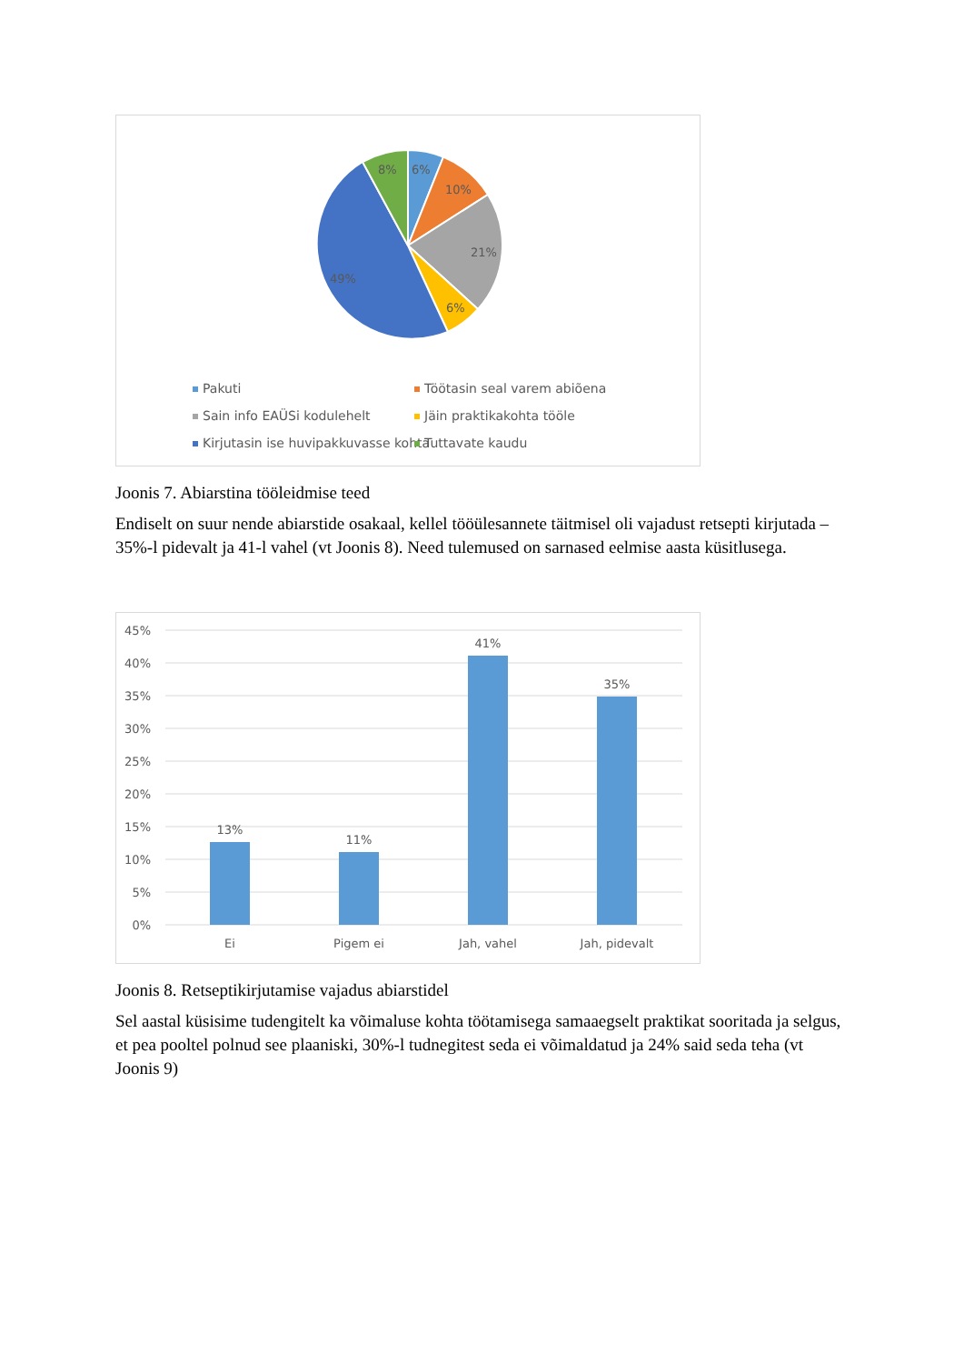6%
10%
21%
6%
49%
8%
Pakuti
Töötasin seal varem abiõena
Sain info EAÜSi kodulehelt
Jäin praktikakohta tööle
Kirjutasin ise huvipakkuvasse kohta
Tuttavate kaudu
Joonis 7. Abiarstina tööleidmise teed
Endiselt on suur nende abiarstide osakaal, kellel tööülesannete täitmisel oli vajadust retsepti kirjutada – 35%-l pidevalt ja 41-l vahel (vt Joonis 8). Need tulemused on sarnased eelmise aasta küsitlusega.
45%
40%
35%
30%
25%
20%
15%
10%
5%
0%
13%
11%
41%
35%
Ei
Pigem ei
Jah, vahel
Jah, pidevalt
Joonis 8. Retseptikirjutamise vajadus abiarstidel
Sel aastal küsisime tudengitelt ka võimaluse kohta töötamisega samaaegselt praktikat sooritada ja selgus, et pea pooltel polnud see plaaniski, 30%-l tudnegitest seda ei võimaldatud ja 24% said seda teha (vt Joonis 9)